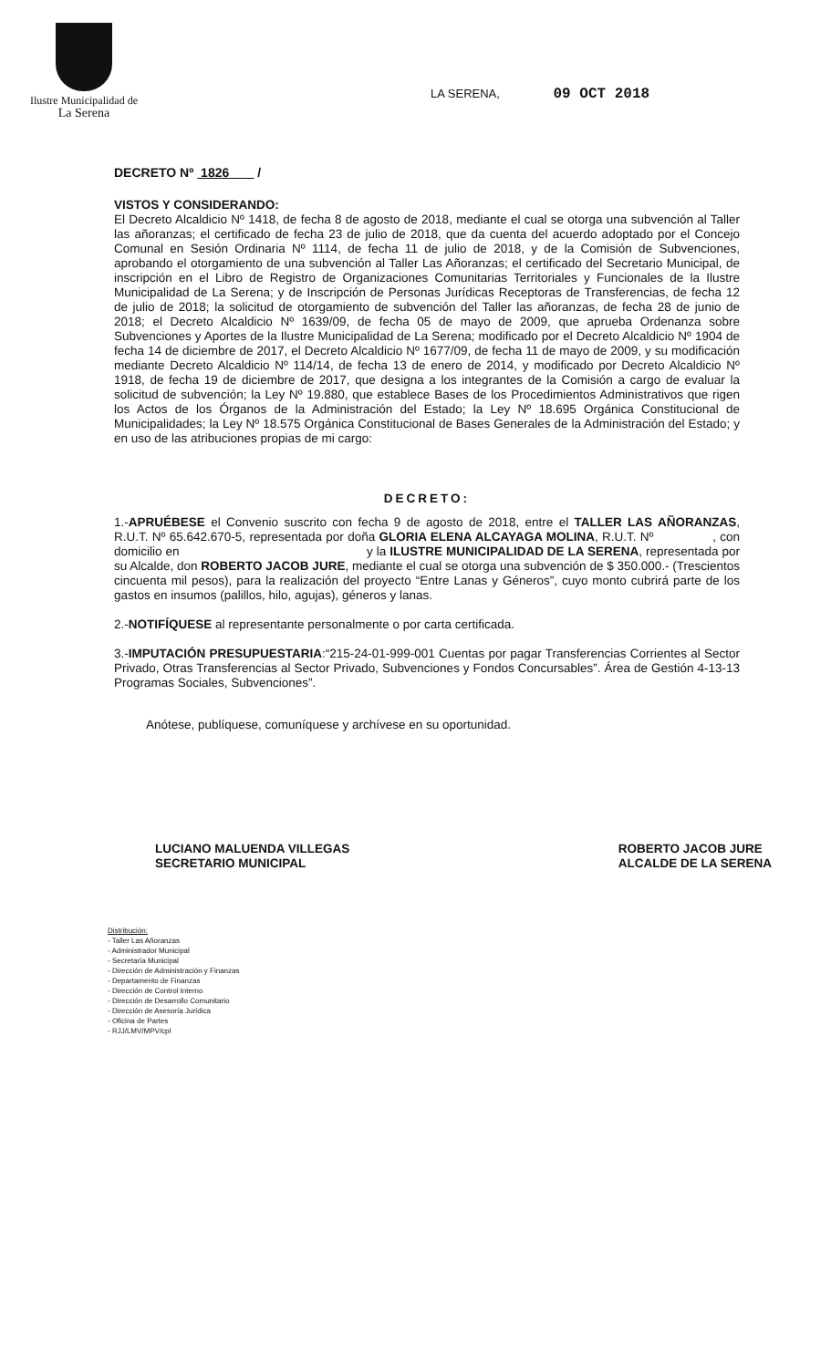Ilustre Municipalidad de
La Serena
LA SERENA, 09 OCT 2018
DECRETO Nº 1826 /
VISTOS Y CONSIDERANDO:
El Decreto Alcaldicio Nº 1418, de fecha 8 de agosto de 2018, mediante el cual se otorga una subvención al Taller las añoranzas; el certificado de fecha 23 de julio de 2018, que da cuenta del acuerdo adoptado por el Concejo Comunal en Sesión Ordinaria Nº 1114, de fecha 11 de julio de 2018, y de la Comisión de Subvenciones, aprobando el otorgamiento de una subvención al Taller Las Añoranzas; el certificado del Secretario Municipal, de inscripción en el Libro de Registro de Organizaciones Comunitarias Territoriales y Funcionales de la Ilustre Municipalidad de La Serena; y de Inscripción de Personas Jurídicas Receptoras de Transferencias, de fecha 12 de julio de 2018; la solicitud de otorgamiento de subvención del Taller las añoranzas, de fecha 28 de junio de 2018; el Decreto Alcaldicio Nº 1639/09, de fecha 05 de mayo de 2009, que aprueba Ordenanza sobre Subvenciones y Aportes de la Ilustre Municipalidad de La Serena; modificado por el Decreto Alcaldicio Nº 1904 de fecha 14 de diciembre de 2017, el Decreto Alcaldicio Nº 1677/09, de fecha 11 de mayo de 2009, y su modificación mediante Decreto Alcaldicio Nº 114/14, de fecha 13 de enero de 2014, y modificado por Decreto Alcaldicio Nº 1918, de fecha 19 de diciembre de 2017, que designa a los integrantes de la Comisión a cargo de evaluar la solicitud de subvención; la Ley Nº 19.880, que establece Bases de los Procedimientos Administrativos que rigen los Actos de los Órganos de la Administración del Estado; la Ley Nº 18.695 Orgánica Constitucional de Municipalidades; la Ley Nº 18.575 Orgánica Constitucional de Bases Generales de la Administración del Estado; y en uso de las atribuciones propias de mi cargo:
DECRETO:
1.-APRUÉBESE el Convenio suscrito con fecha 9 de agosto de 2018, entre el TALLER LAS AÑORANZAS, R.U.T. Nº 65.642.670-5, representada por doña GLORIA ELENA ALCAYAGA MOLINA, R.U.T. Nº , con domicilio en y la ILUSTRE MUNICIPALIDAD DE LA SERENA, representada por su Alcalde, don ROBERTO JACOB JURE, mediante el cual se otorga una subvención de $ 350.000.- (Trescientos cincuenta mil pesos), para la realización del proyecto “Entre Lanas y Géneros”, cuyo monto cubrirá parte de los gastos en insumos (palillos, hilo, agujas), géneros y lanas.
2.-NOTIFÍQUESE al representante personalmente o por carta certificada.
3.-IMPUTACIÓN PRESUPUESTARIA:“215-24-01-999-001 Cuentas por pagar Transferencias Corrientes al Sector Privado, Otras Transferencias al Sector Privado, Subvenciones y Fondos Concursables”. Área de Gestión 4-13-13 Programas Sociales, Subvenciones”.
Anótese, publíquese, comuníquese y archívese en su oportunidad.
LUCIANO MALUENDA VILLEGAS
SECRETARIO MUNICIPAL
ROBERTO JACOB JURE
ALCALDE DE LA SERENA
Distribución:
- Taller Las Añoranzas
- Administrador Municipal
- Secretaría Municipal
- Dirección de Administración y Finanzas
- Departamento de Finanzas
- Dirección de Control Interno
- Dirección de Desarrollo Comunitario
- Dirección de Asesoría Jurídica
- Oficina de Partes
- RJJ/LMV/MPV/cpl